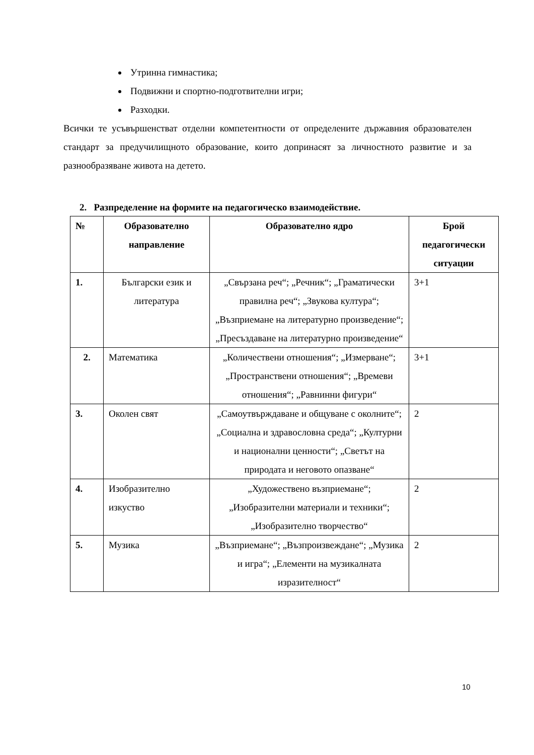Утринна гимнастика;
Подвижни и спортно-подготвителни игри;
Разходки.
Всички те усъвършенстват отделни компетентности от определените държавния образователен стандарт за предучилищното образование, които допринасят за личностното развитие и за разнообразяване живота на детето.
2. Разпределение на формите на педагогическо взаимодействие.
| № | Образователно направление | Образователно ядро | Брой педагогически ситуации |
| --- | --- | --- | --- |
| 1. | Български език и литература | „Свързана реч“; „Речник“; „Граматически правилна реч“; „Звукова култура“; „Възприемане на литературно произведение“; „Пресъздаване на литературно произведение“ | 3+1 |
| 2. | Математика | „Количествени отношения“; „Измерване“; „Пространствени отношения“; „Времеви отношения“; „Равнинни фигури“ | 3+1 |
| 3. | Околен свят | „Самоутвърждаване и общуване с околните“; „Социална и здравословна среда“; „Културни и национални ценности“; „Светът на природата и неговото опазване“ | 2 |
| 4. | Изобразително изкуство | „Художествено възприемане“; „Изобразителни материали и техники“; „Изобразително творчество“ | 2 |
| 5. | Музика | „Възприемане“; „Възпроизвеждане“; „Музика и игра“; „Елементи на музикалната изразителност“ | 2 |
10